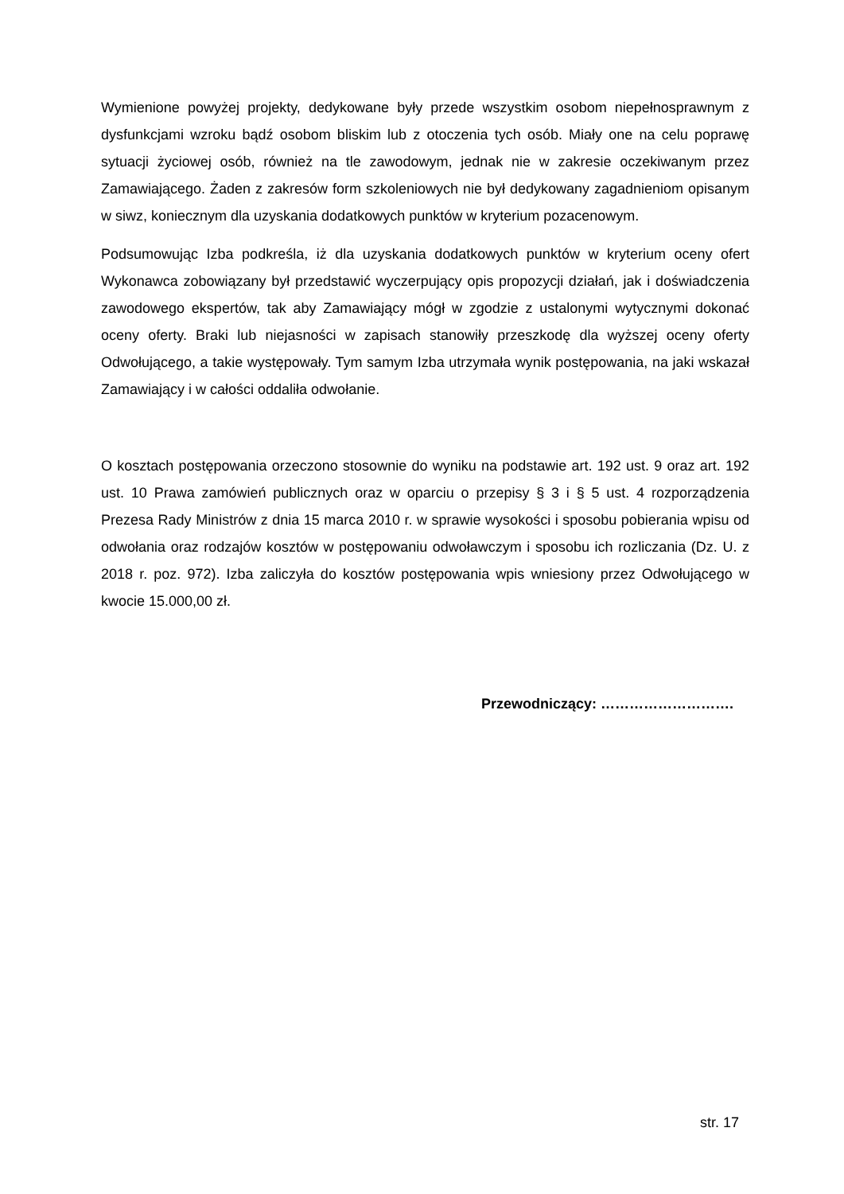Wymienione powyżej projekty, dedykowane były przede wszystkim osobom niepełnosprawnym z dysfunkcjami wzroku bądź osobom bliskim lub z otoczenia tych osób. Miały one na celu poprawę sytuacji życiowej osób, również na tle zawodowym, jednak nie w zakresie oczekiwanym przez Zamawiającego. Żaden z zakresów form szkoleniowych nie był dedykowany zagadnieniom opisanym w siwz, koniecznym dla uzyskania dodatkowych punktów w kryterium pozacenowym.
Podsumowując Izba podkreśla, iż dla uzyskania dodatkowych punktów w kryterium oceny ofert Wykonawca zobowiązany był przedstawić wyczerpujący opis propozycji działań, jak i doświadczenia zawodowego ekspertów, tak aby Zamawiający mógł w zgodzie z ustalonymi wytycznymi dokonać oceny oferty. Braki lub niejasności w zapisach stanowiły przeszkodę dla wyższej oceny oferty Odwołującego, a takie występowały. Tym samym Izba utrzymała wynik postępowania, na jaki wskazał Zamawiający i w całości oddaliła odwołanie.
O kosztach postępowania orzeczono stosownie do wyniku na podstawie art. 192 ust. 9 oraz art. 192 ust. 10 Prawa zamówień publicznych oraz w oparciu o przepisy § 3 i § 5 ust. 4 rozporządzenia Prezesa Rady Ministrów z dnia 15 marca 2010 r. w sprawie wysokości i sposobu pobierania wpisu od odwołania oraz rodzajów kosztów w postępowaniu odwoławczym i sposobu ich rozliczania (Dz. U. z 2018 r. poz. 972). Izba zaliczyła do kosztów postępowania wpis wniesiony przez Odwołującego w kwocie 15.000,00 zł.
Przewodniczący: ……………………….
str. 17